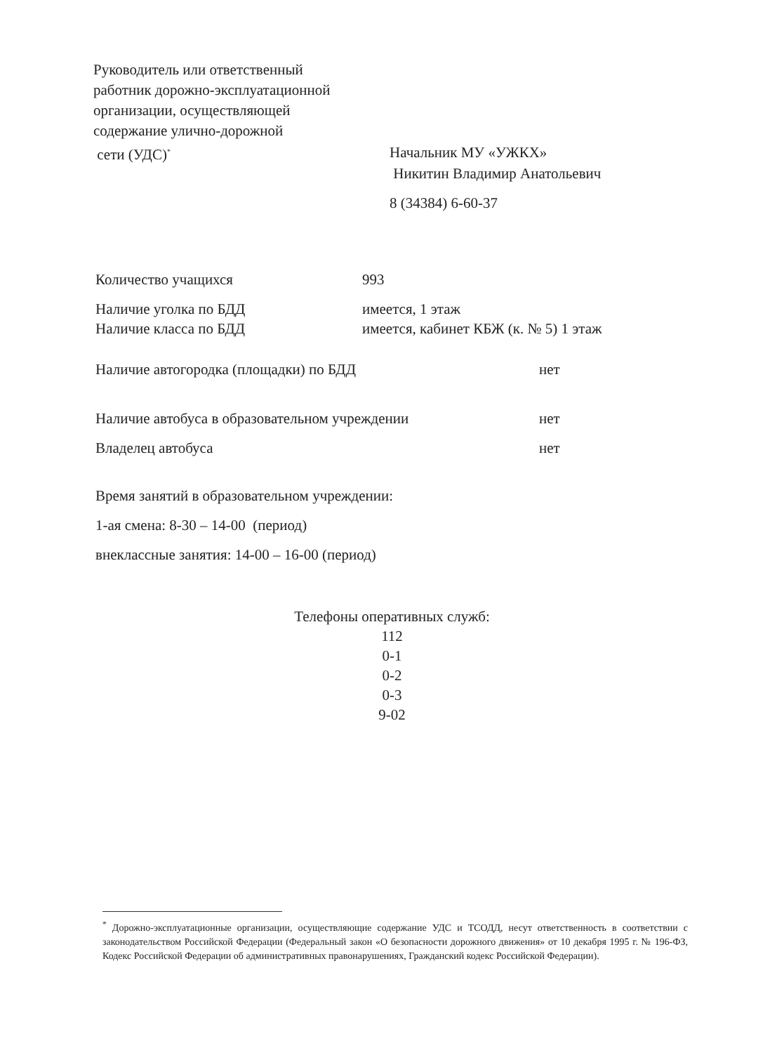Руководитель или ответственный
работник дорожно-эксплуатационной
организации, осуществляющей
содержание улично-дорожной
сети (УДС)<sup>*</sup>
Начальник МУ «УЖКХ»
Никитин Владимир Анатольевич
8 (34384) 6-60-37
Количество учащихся 993
Наличие уголка по БДД имеется, 1 этаж
Наличие класса по БДД имеется, кабинет КБЖ (к. № 5) 1 этаж
Наличие автогородка (площадки) по БДД нет
Наличие автобуса в образовательном учреждении нет
Владелец автобуса нет
Время занятий в образовательном учреждении:
1-ая смена: 8-30 – 14-00 (период)
внеклассные занятия: 14-00 – 16-00 (период)
Телефоны оперативных служб:
112
0-1
0-2
0-3
9-02
<sup>*</sup> Дорожно-эксплуатационные организации, осуществляющие содержание УДС и ТСОДД, несут ответственность в соответствии с законодательством Российской Федерации (Федеральный закон «О безопасности дорожного движения» от 10 декабря 1995 г. № 196-ФЗ, Кодекс Российской Федерации об административных правонарушениях, Гражданский кодекс Российской Федерации).